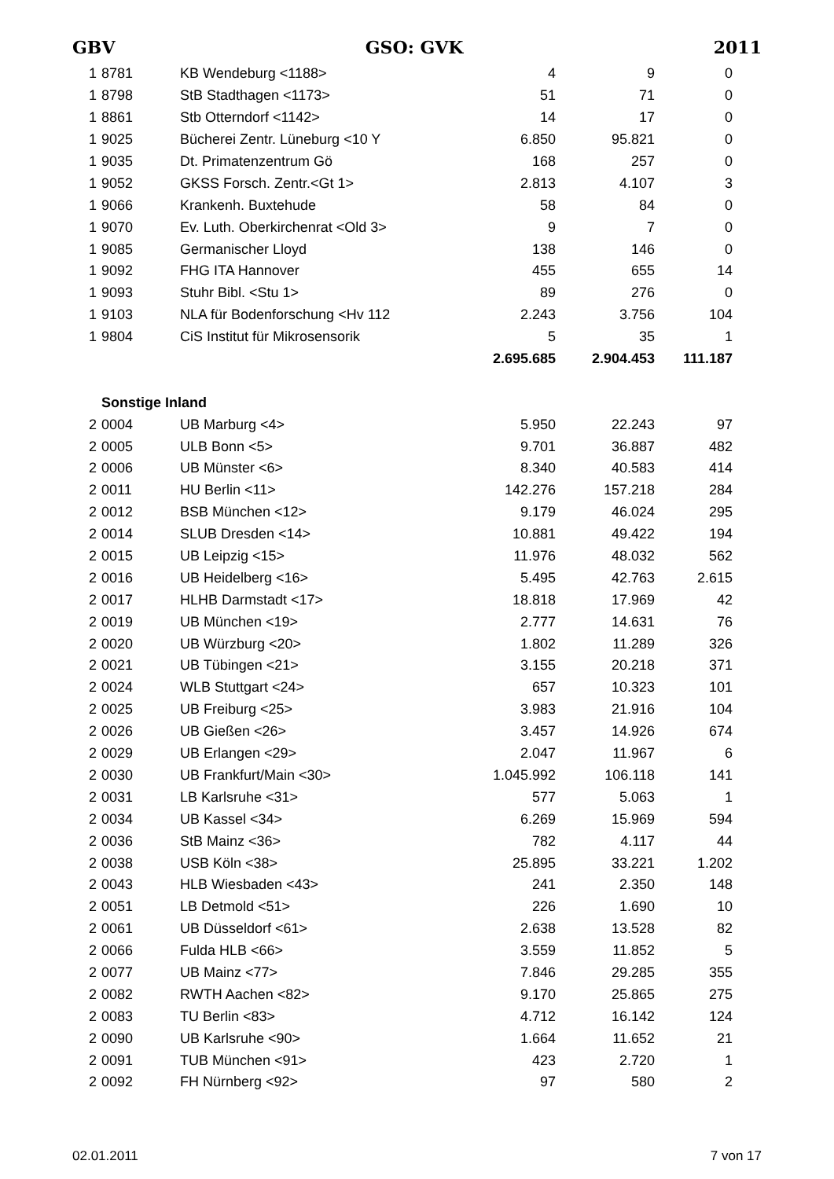GBV GSO: GVK 2011
| 1 | 8781 | KB Wendeburg <1188> | 4 | 9 | 0 |
| 1 | 8798 | StB Stadthagen <1173> | 51 | 71 | 0 |
| 1 | 8861 | Stb Otterndorf <1142> | 14 | 17 | 0 |
| 1 | 9025 | Bücherei Zentr. Lüneburg <10 Y | 6.850 | 95.821 | 0 |
| 1 | 9035 | Dt. Primatenzentrum Gö | 168 | 257 | 0 |
| 1 | 9052 | GKSS Forsch. Zentr.<Gt 1> | 2.813 | 4.107 | 3 |
| 1 | 9066 | Krankenh. Buxtehude | 58 | 84 | 0 |
| 1 | 9070 | Ev. Luth. Oberkirchenrat <Old 3> | 9 | 7 | 0 |
| 1 | 9085 | Germanischer Lloyd | 138 | 146 | 0 |
| 1 | 9092 | FHG ITA Hannover | 455 | 655 | 14 |
| 1 | 9093 | Stuhr Bibl. <Stu 1> | 89 | 276 | 0 |
| 1 | 9103 | NLA für Bodenforschung <Hv 112 | 2.243 | 3.756 | 104 |
| 1 | 9804 | CiS Institut für Mikrosensorik | 5 | 35 | 1 |
| | | | 2.695.685 | 2.904.453 | 111.187 |
| | Sonstige Inland | | | | |
| 2 | 0004 | UB Marburg <4> | 5.950 | 22.243 | 97 |
| 2 | 0005 | ULB Bonn <5> | 9.701 | 36.887 | 482 |
| 2 | 0006 | UB Münster <6> | 8.340 | 40.583 | 414 |
| 2 | 0011 | HU Berlin <11> | 142.276 | 157.218 | 284 |
| 2 | 0012 | BSB München <12> | 9.179 | 46.024 | 295 |
| 2 | 0014 | SLUB Dresden <14> | 10.881 | 49.422 | 194 |
| 2 | 0015 | UB Leipzig <15> | 11.976 | 48.032 | 562 |
| 2 | 0016 | UB Heidelberg <16> | 5.495 | 42.763 | 2.615 |
| 2 | 0017 | HLHB Darmstadt <17> | 18.818 | 17.969 | 42 |
| 2 | 0019 | UB München <19> | 2.777 | 14.631 | 76 |
| 2 | 0020 | UB Würzburg <20> | 1.802 | 11.289 | 326 |
| 2 | 0021 | UB Tübingen <21> | 3.155 | 20.218 | 371 |
| 2 | 0024 | WLB Stuttgart <24> | 657 | 10.323 | 101 |
| 2 | 0025 | UB Freiburg <25> | 3.983 | 21.916 | 104 |
| 2 | 0026 | UB Gießen <26> | 3.457 | 14.926 | 674 |
| 2 | 0029 | UB Erlangen <29> | 2.047 | 11.967 | 6 |
| 2 | 0030 | UB Frankfurt/Main <30> | 1.045.992 | 106.118 | 141 |
| 2 | 0031 | LB Karlsruhe <31> | 577 | 5.063 | 1 |
| 2 | 0034 | UB Kassel <34> | 6.269 | 15.969 | 594 |
| 2 | 0036 | StB Mainz <36> | 782 | 4.117 | 44 |
| 2 | 0038 | USB Köln <38> | 25.895 | 33.221 | 1.202 |
| 2 | 0043 | HLB Wiesbaden <43> | 241 | 2.350 | 148 |
| 2 | 0051 | LB Detmold <51> | 226 | 1.690 | 10 |
| 2 | 0061 | UB Düsseldorf <61> | 2.638 | 13.528 | 82 |
| 2 | 0066 | Fulda HLB <66> | 3.559 | 11.852 | 5 |
| 2 | 0077 | UB Mainz <77> | 7.846 | 29.285 | 355 |
| 2 | 0082 | RWTH Aachen <82> | 9.170 | 25.865 | 275 |
| 2 | 0083 | TU Berlin <83> | 4.712 | 16.142 | 124 |
| 2 | 0090 | UB Karlsruhe <90> | 1.664 | 11.652 | 21 |
| 2 | 0091 | TUB München <91> | 423 | 2.720 | 1 |
| 2 | 0092 | FH Nürnberg <92> | 97 | 580 | 2 |
02.01.2011 7 von 17